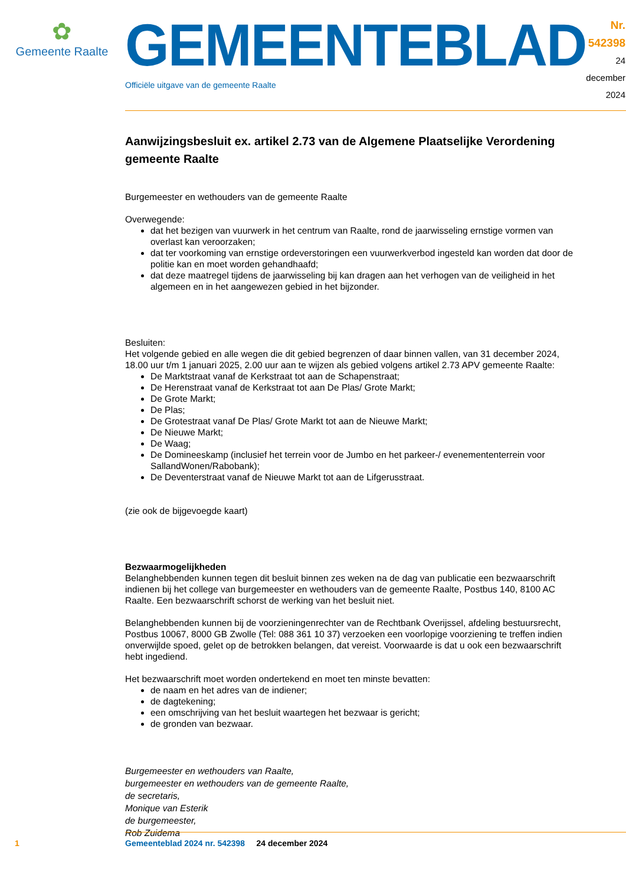✿
Gemeente Raalte
GEMEENTEBLAD
Officiële uitgave van de gemeente Raalte
Nr. 542398
24 december
2024
Aanwijzingsbesluit ex. artikel 2.73 van de Algemene Plaatselijke Verordening gemeente Raalte
Burgemeester en wethouders van de gemeente Raalte
Overwegende:
dat het bezigen van vuurwerk in het centrum van Raalte, rond de jaarwisseling ernstige vormen van overlast kan veroorzaken;
dat ter voorkoming van ernstige ordeverstoringen een vuurwerkverbod ingesteld kan worden dat door de politie kan en moet worden gehandhaafd;
dat deze maatregel tijdens de jaarwisseling bij kan dragen aan het verhogen van de veiligheid in het algemeen en in het aangewezen gebied in het bijzonder.
Besluiten:
Het volgende gebied en alle wegen die dit gebied begrenzen of daar binnen vallen, van 31 december 2024, 18.00 uur t/m 1 januari 2025, 2.00 uur aan te wijzen als gebied volgens artikel 2.73 APV gemeente Raalte:
De Marktstraat vanaf de Kerkstraat tot aan de Schapenstraat;
De Herenstraat vanaf de Kerkstraat tot aan De Plas/ Grote Markt;
De Grote Markt;
De Plas;
De Grotestraat vanaf De Plas/ Grote Markt tot aan de Nieuwe Markt;
De Nieuwe Markt;
De Waag;
De Domineeskamp (inclusief het terrein voor de Jumbo en het parkeer-/ evenemententerrein voor SallandWonen/Rabobank);
De Deventerstraat vanaf de Nieuwe Markt tot aan de Lifgerusstraat.
(zie ook de bijgevoegde kaart)
Bezwaarmogelijkheden
Belanghebbenden kunnen tegen dit besluit binnen zes weken na de dag van publicatie een bezwaarschrift indienen bij het college van burgemeester en wethouders van de gemeente Raalte, Postbus 140, 8100 AC Raalte. Een bezwaarschrift schorst de werking van het besluit niet.
Belanghebbenden kunnen bij de voorzieningenrechter van de Rechtbank Overijssel, afdeling bestuurs­recht, Postbus 10067, 8000 GB Zwolle (Tel: 088 361 10 37) verzoeken een voorlopige voorziening te treffen indien onverwijlde spoed, gelet op de betrokken belangen, dat vereist. Voorwaarde is dat u ook een bezwaarschrift hebt ingediend.
Het bezwaarschrift moet worden ondertekend en moet ten minste bevatten:
de naam en het adres van de indiener;
de dagtekening;
een omschrijving van het besluit waartegen het bezwaar is gericht;
de gronden van bezwaar.
Burgemeester en wethouders van Raalte,
burgemeester en wethouders van de gemeente Raalte,
de secretaris,
Monique van Esterik
de burgemeester,
Rob Zuidema
1 Gemeenteblad 2024 nr. 542398 24 december 2024